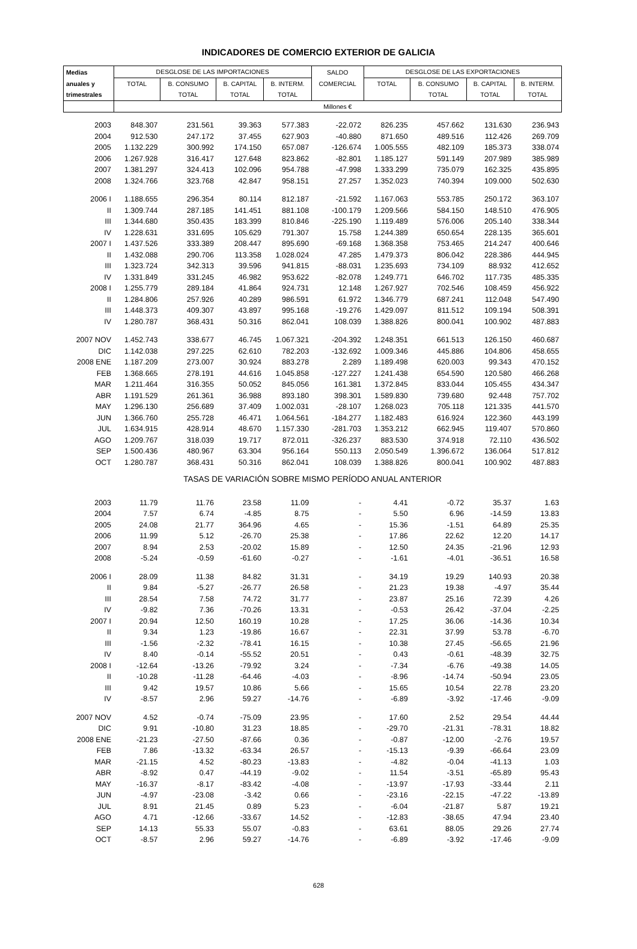INDICADORES DE COMERCIO EXTERIOR DE GALICIA
| Medias | DESGLOSE DE LAS IMPORTACIONES | | | | SALDO | DESGLOSE DE LAS EXPORTACIONES | | | |
| anuales y | TOTAL | B. CONSUMO | B. CAPITAL | B. INTERM. | COMERCIAL | TOTAL | B. CONSUMO | B. CAPITAL | B. INTERM. |
| trimestrales | | TOTAL | TOTAL | TOTAL | | | TOTAL | TOTAL | TOTAL |
| | Millones € | | | | | | | | |
| 2003 | 848.307 | 231.561 | 39.363 | 577.383 | -22.072 | 826.235 | 457.662 | 131.630 | 236.943 |
| 2004 | 912.530 | 247.172 | 37.455 | 627.903 | -40.880 | 871.650 | 489.516 | 112.426 | 269.709 |
| 2005 | 1.132.229 | 300.992 | 174.150 | 657.087 | -126.674 | 1.005.555 | 482.109 | 185.373 | 338.074 |
| 2006 | 1.267.928 | 316.417 | 127.648 | 823.862 | -82.801 | 1.185.127 | 591.149 | 207.989 | 385.989 |
| 2007 | 1.381.297 | 324.413 | 102.096 | 954.788 | -47.998 | 1.333.299 | 735.079 | 162.325 | 435.895 |
| 2008 | 1.324.766 | 323.768 | 42.847 | 958.151 | 27.257 | 1.352.023 | 740.394 | 109.000 | 502.630 |
| 2006 I | 1.188.655 | 296.354 | 80.114 | 812.187 | -21.592 | 1.167.063 | 553.785 | 250.172 | 363.107 |
| II | 1.309.744 | 287.185 | 141.451 | 881.108 | -100.179 | 1.209.566 | 584.150 | 148.510 | 476.905 |
| III | 1.344.680 | 350.435 | 183.399 | 810.846 | -225.190 | 1.119.489 | 576.006 | 205.140 | 338.344 |
| IV | 1.228.631 | 331.695 | 105.629 | 791.307 | 15.758 | 1.244.389 | 650.654 | 228.135 | 365.601 |
| 2007 I | 1.437.526 | 333.389 | 208.447 | 895.690 | -69.168 | 1.368.358 | 753.465 | 214.247 | 400.646 |
| II | 1.432.088 | 290.706 | 113.358 | 1.028.024 | 47.285 | 1.479.373 | 806.042 | 228.386 | 444.945 |
| III | 1.323.724 | 342.313 | 39.596 | 941.815 | -88.031 | 1.235.693 | 734.109 | 88.932 | 412.652 |
| IV | 1.331.849 | 331.245 | 46.982 | 953.622 | -82.078 | 1.249.771 | 646.702 | 117.735 | 485.335 |
| 2008 I | 1.255.779 | 289.184 | 41.864 | 924.731 | 12.148 | 1.267.927 | 702.546 | 108.459 | 456.922 |
| II | 1.284.806 | 257.926 | 40.289 | 986.591 | 61.972 | 1.346.779 | 687.241 | 112.048 | 547.490 |
| III | 1.448.373 | 409.307 | 43.897 | 995.168 | -19.276 | 1.429.097 | 811.512 | 109.194 | 508.391 |
| IV | 1.280.787 | 368.431 | 50.316 | 862.041 | 108.039 | 1.388.826 | 800.041 | 100.902 | 487.883 |
| 2007 NOV | 1.452.743 | 338.677 | 46.745 | 1.067.321 | -204.392 | 1.248.351 | 661.513 | 126.150 | 460.687 |
| DIC | 1.142.038 | 297.225 | 62.610 | 782.203 | -132.692 | 1.009.346 | 445.886 | 104.806 | 458.655 |
| 2008 ENE | 1.187.209 | 273.007 | 30.924 | 883.278 | 2.289 | 1.189.498 | 620.003 | 99.343 | 470.152 |
| FEB | 1.368.665 | 278.191 | 44.616 | 1.045.858 | -127.227 | 1.241.438 | 654.590 | 120.580 | 466.268 |
| MAR | 1.211.464 | 316.355 | 50.052 | 845.056 | 161.381 | 1.372.845 | 833.044 | 105.455 | 434.347 |
| ABR | 1.191.529 | 261.361 | 36.988 | 893.180 | 398.301 | 1.589.830 | 739.680 | 92.448 | 757.702 |
| MAY | 1.296.130 | 256.689 | 37.409 | 1.002.031 | -28.107 | 1.268.023 | 705.118 | 121.335 | 441.570 |
| JUN | 1.366.760 | 255.728 | 46.471 | 1.064.561 | -184.277 | 1.182.483 | 616.924 | 122.360 | 443.199 |
| JUL | 1.634.915 | 428.914 | 48.670 | 1.157.330 | -281.703 | 1.353.212 | 662.945 | 119.407 | 570.860 |
| AGO | 1.209.767 | 318.039 | 19.717 | 872.011 | -326.237 | 883.530 | 374.918 | 72.110 | 436.502 |
| SEP | 1.500.436 | 480.967 | 63.304 | 956.164 | 550.113 | 2.050.549 | 1.396.672 | 136.064 | 517.812 |
| OCT | 1.280.787 | 368.431 | 50.316 | 862.041 | 108.039 | 1.388.826 | 800.041 | 100.902 | 487.883 |
| TASAS DE VARIACIÓN SOBRE MISMO PERÍODO ANUAL ANTERIOR | | | | | | | | | |
| 2003 | 11.79 | 11.76 | 23.58 | 11.09 | - | 4.41 | -0.72 | 35.37 | 1.63 |
| 2004 | 7.57 | 6.74 | -4.85 | 8.75 | - | 5.50 | 6.96 | -14.59 | 13.83 |
| 2005 | 24.08 | 21.77 | 364.96 | 4.65 | - | 15.36 | -1.51 | 64.89 | 25.35 |
| 2006 | 11.99 | 5.12 | -26.70 | 25.38 | - | 17.86 | 22.62 | 12.20 | 14.17 |
| 2007 | 8.94 | 2.53 | -20.02 | 15.89 | - | 12.50 | 24.35 | -21.96 | 12.93 |
| 2008 | -5.24 | -0.59 | -61.60 | -0.27 | - | -1.61 | -4.01 | -36.51 | 16.58 |
| 2006 I | 28.09 | 11.38 | 84.82 | 31.31 | - | 34.19 | 19.29 | 140.93 | 20.38 |
| II | 9.84 | -5.27 | -26.77 | 26.58 | - | 21.23 | 19.38 | -4.97 | 35.44 |
| III | 28.54 | 7.58 | 74.72 | 31.77 | - | 23.87 | 25.16 | 72.39 | 4.26 |
| IV | -9.82 | 7.36 | -70.26 | 13.31 | - | -0.53 | 26.42 | -37.04 | -2.25 |
| 2007 I | 20.94 | 12.50 | 160.19 | 10.28 | - | 17.25 | 36.06 | -14.36 | 10.34 |
| II | 9.34 | 1.23 | -19.86 | 16.67 | - | 22.31 | 37.99 | 53.78 | -6.70 |
| III | -1.56 | -2.32 | -78.41 | 16.15 | - | 10.38 | 27.45 | -56.65 | 21.96 |
| IV | 8.40 | -0.14 | -55.52 | 20.51 | - | 0.43 | -0.61 | -48.39 | 32.75 |
| 2008 I | -12.64 | -13.26 | -79.92 | 3.24 | - | -7.34 | -6.76 | -49.38 | 14.05 |
| II | -10.28 | -11.28 | -64.46 | -4.03 | - | -8.96 | -14.74 | -50.94 | 23.05 |
| III | 9.42 | 19.57 | 10.86 | 5.66 | - | 15.65 | 10.54 | 22.78 | 23.20 |
| IV | -8.57 | 2.96 | 59.27 | -14.76 | - | -6.89 | -3.92 | -17.46 | -9.09 |
| 2007 NOV | 4.52 | -0.74 | -75.09 | 23.95 | - | 17.60 | 2.52 | 29.54 | 44.44 |
| DIC | 9.91 | -10.80 | 31.23 | 18.85 | - | -29.70 | -21.31 | -78.31 | 18.82 |
| 2008 ENE | -21.23 | -27.50 | -87.66 | 0.36 | - | -0.87 | -12.00 | -2.76 | 19.57 |
| FEB | 7.86 | -13.32 | -63.34 | 26.57 | - | -15.13 | -9.39 | -66.64 | 23.09 |
| MAR | -21.15 | 4.52 | -80.23 | -13.83 | - | -4.82 | -0.04 | -41.13 | 1.03 |
| ABR | -8.92 | 0.47 | -44.19 | -9.02 | - | 11.54 | -3.51 | -65.89 | 95.43 |
| MAY | -16.37 | -8.17 | -83.42 | -4.08 | - | -13.97 | -17.93 | -33.44 | 2.11 |
| JUN | -4.97 | -23.08 | -3.42 | 0.66 | - | -23.16 | -22.15 | -47.22 | -13.89 |
| JUL | 8.91 | 21.45 | 0.89 | 5.23 | - | -6.04 | -21.87 | 5.87 | 19.21 |
| AGO | 4.71 | -12.66 | -33.67 | 14.52 | - | -12.83 | -38.65 | 47.94 | 23.40 |
| SEP | 14.13 | 55.33 | 55.07 | -0.83 | - | 63.61 | 88.05 | 29.26 | 27.74 |
| OCT | -8.57 | 2.96 | 59.27 | -14.76 | - | -6.89 | -3.92 | -17.46 | -9.09 |
628